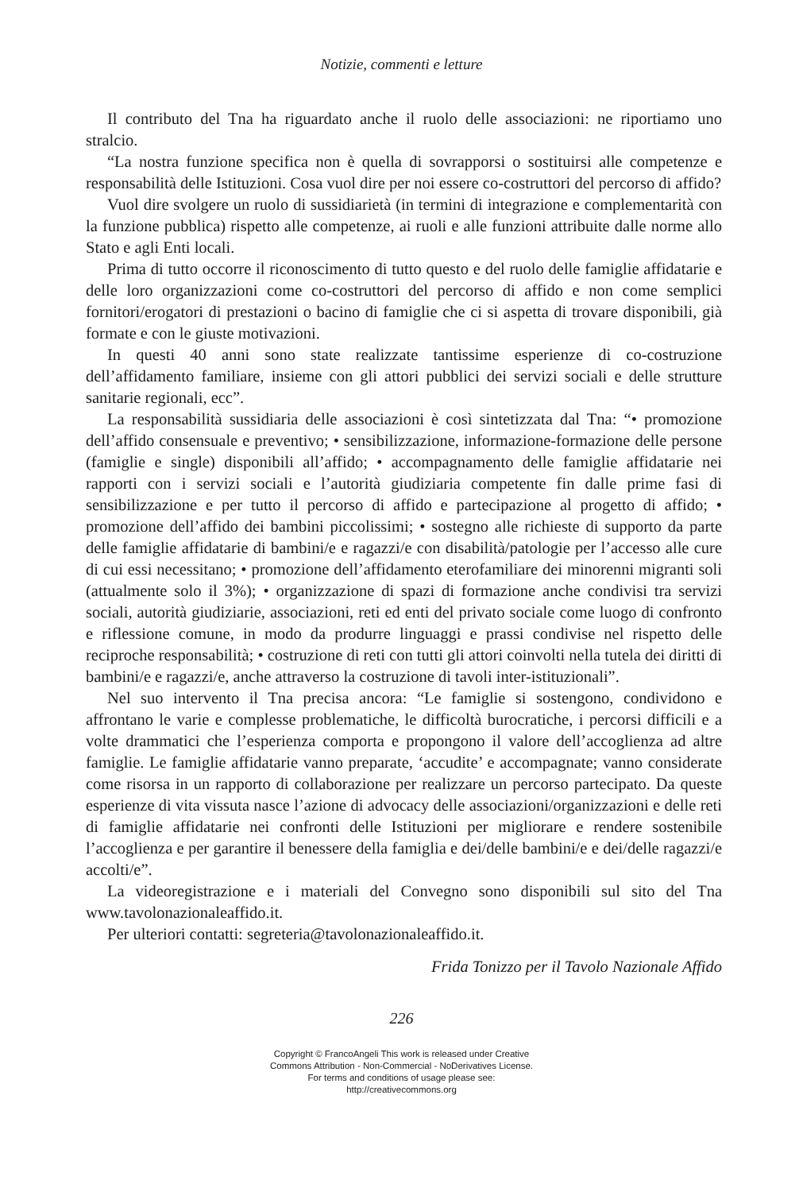Notizie, commenti e letture
Il contributo del Tna ha riguardato anche il ruolo delle associazioni: ne riportiamo uno stralcio.
“La nostra funzione specifica non è quella di sovrapporsi o sostituirsi alle competenze e responsabilità delle Istituzioni. Cosa vuol dire per noi essere co-costruttori del percorso di affido?
Vuol dire svolgere un ruolo di sussidiarietà (in termini di integrazione e complementarità con la funzione pubblica) rispetto alle competenze, ai ruoli e alle funzioni attribuite dalle norme allo Stato e agli Enti locali.
Prima di tutto occorre il riconoscimento di tutto questo e del ruolo delle famiglie affidatarie e delle loro organizzazioni come co-costruttori del percorso di affido e non come semplici fornitori/erogatori di prestazioni o bacino di famiglie che ci si aspetta di trovare disponibili, già formate e con le giuste motivazioni.
In questi 40 anni sono state realizzate tantissime esperienze di co-costruzione dell’affidamento familiare, insieme con gli attori pubblici dei servizi sociali e delle strutture sanitarie regionali, ecc”.
La responsabilità sussidiaria delle associazioni è così sintetizzata dal Tna: “• promozione dell’affido consensuale e preventivo; • sensibilizzazione, informazione-formazione delle persone (famiglie e single) disponibili all’affido; • accompagnamento delle famiglie affidatarie nei rapporti con i servizi sociali e l’autorità giudiziaria competente fin dalle prime fasi di sensibilizzazione e per tutto il percorso di affido e partecipazione al progetto di affido; • promozione dell’affido dei bambini piccolissimi; • sostegno alle richieste di supporto da parte delle famiglie affidatarie di bambini/e e ragazzi/e con disabilità/patologie per l’accesso alle cure di cui essi necessitano; • promozione dell’affidamento eterofamiliare dei minorenni migranti soli (attualmente solo il 3%); • organizzazione di spazi di formazione anche condivisi tra servizi sociali, autorità giudiziarie, associazioni, reti ed enti del privato sociale come luogo di confronto e riflessione comune, in modo da produrre linguaggi e prassi condivise nel rispetto delle reciproche responsabilità; • costruzione di reti con tutti gli attori coinvolti nella tutela dei diritti di bambini/e e ragazzi/e, anche attraverso la costruzione di tavoli inter-istituzionali”.
Nel suo intervento il Tna precisa ancora: “Le famiglie si sostengono, condividono e affrontano le varie e complesse problematiche, le difficoltà burocratiche, i percorsi difficili e a volte drammatici che l’esperienza comporta e propongono il valore dell’accoglienza ad altre famiglie. Le famiglie affidatarie vanno preparate, ‘accudite’ e accompagnate; vanno considerate come risorsa in un rapporto di collaborazione per realizzare un percorso partecipato. Da queste esperienze di vita vissuta nasce l’azione di advocacy delle associazioni/organizzazioni e delle reti di famiglie affidatarie nei confronti delle Istituzioni per migliorare e rendere sostenibile l’accoglienza e per garantire il benessere della famiglia e dei/delle bambini/e e dei/delle ragazzi/e accolti/e”.
La videoregistrazione e i materiali del Convegno sono disponibili sul sito del Tna www.tavolonazionaleaffido.it.
Per ulteriori contatti: segreteria@tavolonazionaleaffido.it.
Frida Tonizzo per il Tavolo Nazionale Affido
226
Copyright © FrancoAngeli This work is released under Creative
Commons Attribution - Non-Commercial - NoDerivatives License.
For terms and conditions of usage please see:
http://creativecommons.org